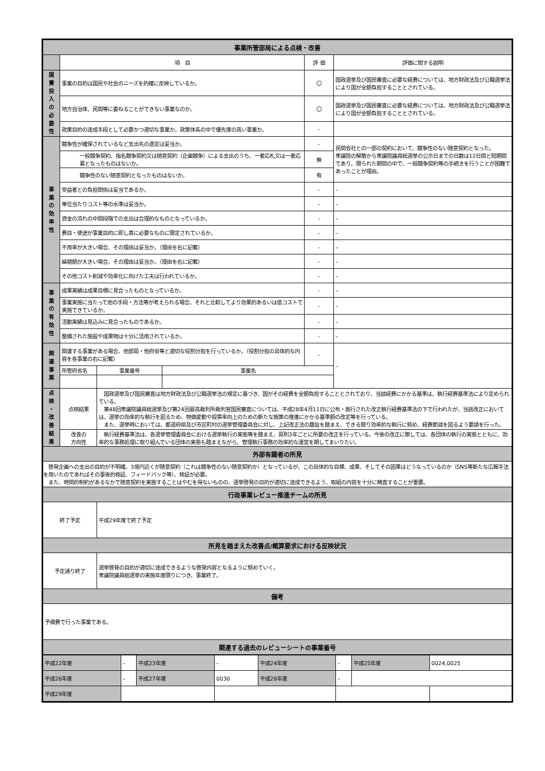| 事業所管部局による点検・改善 | | | | | |
| | 項 目 | | | 評 価 | 評価に関する説明 |
| 国 費 投 入 の 必 要 性 | 事業の目的は国民や社会のニーズを的確に反映しているか。 | | | 〇 | 国政選挙及び国民審査に必要な経費については、地方財政法及び公職選挙法により国が全額負担することとされている。 |
| | 地方自治体、民間等に委ねることができない事業なのか。 | | | 〇 | 国政選挙及び国民審査に必要な経費については、地方財政法及び公職選挙法により国が全額負担することとされている。 |
| | 政策目的の達成手段として必要かつ適切な事業か。政策体系の中で優先度の高い事業か。 | | | - | |
| 事 業 の 効 率 性 | 競争性が確保されているなど支出先の選定は妥当か。 | | | - | 民間会社との一部の契約において、競争性のない随意契約となった。 衆議院の解散から衆議院議員総選挙の公示日までの日数は12日間と短期間であり、限られた期間の中で、一般競争契約等の手続きを行うことが困難であったことが理由。 |
| | 一般競争契約、指名競争契約又は随意契約（企画競争）による支出のうち、一者応札又は一者応募となったものはないか。 | | | 無 | |
| | 競争性のない随意契約となったものはないか。 | | | 有 | |
| | 受益者との負担関係は妥当であるか。 | | | - | – |
| | 単位当たりコスト等の水準は妥当か。 | | | - | – |
| | 資金の流れの中間段階での支出は合理的なものとなっているか。 | | | - | – |
| | 費目・使途が事業目的に即し真に必要なものに限定されているか。 | | | - | – |
| | 不用率が大きい場合、その理由は妥当か。（理由を右に記載） | | | - | – |
| | 繰越額が大きい場合、その理由は妥当か。（理由を右に記載） | | | - | – |
| | その他コスト削減や効率化に向けた工夫は行われているか。 | | | - | – |
| 事 業 の 有 効 性 | 成果実績は成果目標に見合ったものとなっているか。 | | | - | – |
| | 事業実施に当たって他の手段・方法等が考えられる場合、それと比較してより効果的あるいは低コストで実施できているか。 | | | - | – |
| | 活動実績は見込みに見合ったものであるか。 | | | - | – |
| | 整備された施設や成果物は十分に活用されているか。 | | | - | – |
| 関 連 事 業 | 関連する事業がある場合、他部局・他府省等と適切な役割分担を行っているか。（役割分担の具体的な内容を各事業の右に記載） | | | - | – |
| | 所管府省名 | 事業番号 | 事業名 | | |
| 点 検 ・ 改 善 結 果 | 点検結果 | 国政選挙及び国民審査は地方財政法及び公職選挙法の規定に基づき、国がその経費を全額負担することとされており、当該経費にかかる基準は、執行経費基準法により定められている。 第48回衆議院議員総選挙及び第24回最高裁判所裁判官国民審査については、平成28年4月11日に公布・施行された改正執行経費基準法の下で行われたが、当該改正においては、選挙の効率的な執行を図るため、物価変動や投票率向上のための新たな施策の推進にかかる基準額の改定等を行っている。 また、選挙時においては、都道府県及び市区町村の選挙管理委員会に対し、上記改正法の趣旨を踏まえ、できる限り効率的な執行に努め、経費節減を図るよう要請を行った。 | | | |
| | 改善の 方向性 | 執行経費基準法は、各選挙管理委員会における選挙執行の実態等を踏まえ、原則3年ごとに所要の改正を行っている。今後の改正に際しては、各団体の執行の実態とともに、効率的な事務処理に取り組んでいる団体の実態も踏まえながら、管理執行事務の効率的な運営を期してまいりたい。 | | | |
| 外部有識者の所見 | | | | | |
| 啓発企画への支出の目的が不明確。3億円近くが随意契約（これは競争性のない随意契約か）となっているが、この具体的な目標、成果、そしてその因果はどうなっているのか（SNS等新たな広報手法を用いたのであればその事後的検証、フィードバック等）、検証が必要。 また、時間的制約があるなかで随意契約を実施することはやむを得ないものの、選挙啓発の目的が適切に達成できるよう、取組の内容を十分に精査することが重要。 | | | | | |
| 行政事業レビュー推進チームの所見 | | | | | |
| 終了予定 | | 平成29年度で終了予定 | | | |
| 所見を踏まえた改善点/概算要求における反映状況 | | | | | |
| 予定通り終了 | | 選挙啓発の目的が適切に達成できるような啓発内容となるように努めていく。 衆議院議員総選挙の実施年度限りにつき、事業終了。 | | | |
| 備考 | | | | | |
| 予備費で行った事業である。 | | | | | |
| 関連する過去のレビューシートの事業番号 | | | | | |
| 平成22年度 | – | 平成23年度 | – | 平成24年度 | – | 平成25年度 | 0024,0025 |
| 平成26年度 | – | 平成27年度 | 0030 | 平成28年度 | – | | |
| 平成29年度 | | | | | | | |